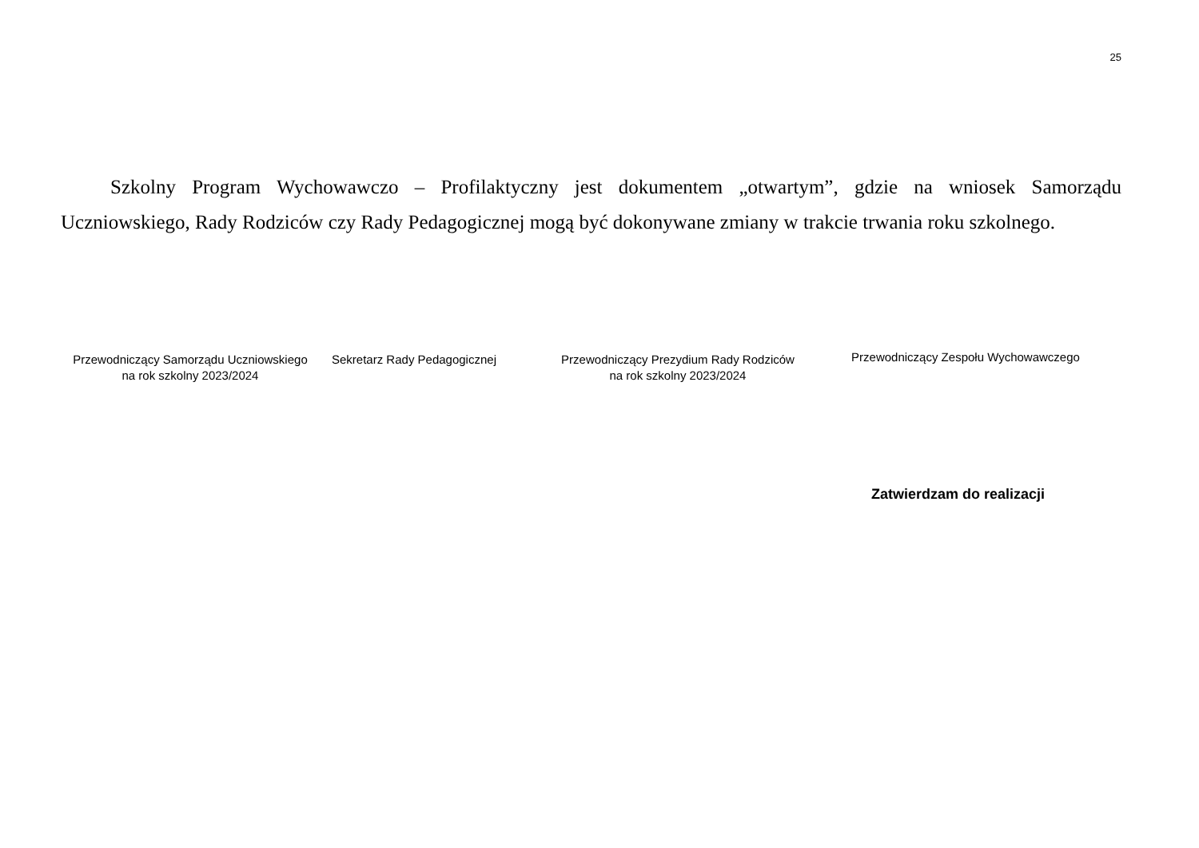25
Szkolny Program Wychowawczo – Profilaktyczny jest dokumentem „otwartym”, gdzie na wniosek Samorządu Uczniowskiego, Rady Rodziców czy Rady Pedagogicznej mogą być dokonywane zmiany w trakcie trwania roku szkolnego.
Przewodniczący Samorządu Uczniowskiego
na rok szkolny 2023/2024
Sekretarz Rady Pedagogicznej
Przewodniczący Prezydium Rady Rodziców
na rok szkolny 2023/2024
Przewodniczący Zespołu Wychowawczego
Zatwierdzam do realizacji